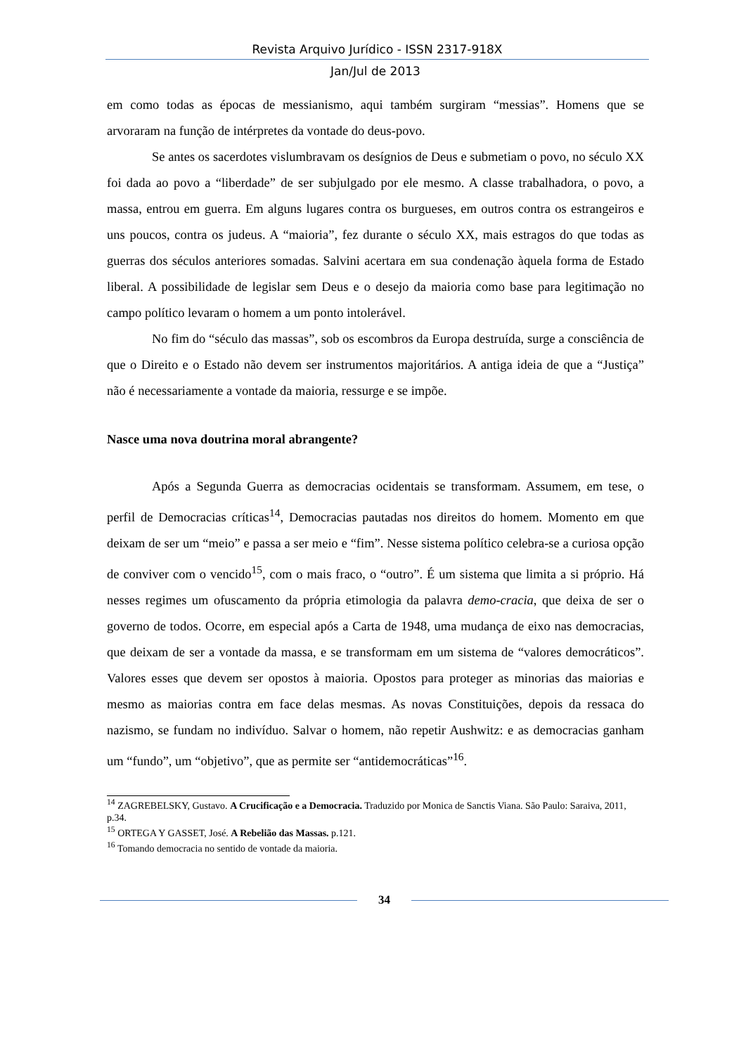Revista Arquivo Jurídico - ISSN 2317-918X
Jan/Jul de 2013
em como todas as épocas de messianismo, aqui também surgiram “messias”. Homens que se arvoraram na função de intérpretes da vontade do deus-povo.
Se antes os sacerdotes vislumbravam os desígnios de Deus e submetiam o povo, no século XX foi dada ao povo a “liberdade” de ser subjulgado por ele mesmo. A classe trabalhadora, o povo, a massa, entrou em guerra. Em alguns lugares contra os burgueses, em outros contra os estrangeiros e uns poucos, contra os judeus. A “maioria”, fez durante o século XX, mais estragos do que todas as guerras dos séculos anteriores somadas. Salvini acertara em sua condenação àquela forma de Estado liberal. A possibilidade de legislar sem Deus e o desejo da maioria como base para legitimação no campo político levaram o homem a um ponto intolerável.
No fim do “século das massas”, sob os escombros da Europa destruída, surge a consciência de que o Direito e o Estado não devem ser instrumentos majoritários. A antiga ideia de que a “Justiça” não é necessariamente a vontade da maioria, ressurge e se impõe.
Nasce uma nova doutrina moral abrangente?
Após a Segunda Guerra as democracias ocidentais se transformam. Assumem, em tese, o perfil de Democracias críticas<sup>14</sup>, Democracias pautadas nos direitos do homem. Momento em que deixam de ser um “meio” e passa a ser meio e “fim”. Nesse sistema político celebra-se a curiosa opção de conviver com o vencido<sup>15</sup>, com o mais fraco, o “outro”. É um sistema que limita a si próprio. Há nesses regimes um ofuscamento da própria etimologia da palavra demo-cracia, que deixa de ser o governo de todos. Ocorre, em especial após a Carta de 1948, uma mudança de eixo nas democracias, que deixam de ser a vontade da massa, e se transformam em um sistema de “valores democráticos”. Valores esses que devem ser opostos à maioria. Opostos para proteger as minorias das maiorias e mesmo as maiorias contra em face delas mesmas. As novas Constituições, depois da ressaca do nazismo, se fundam no indivíduo. Salvar o homem, não repetir Aushwitz: e as democracias ganham um “fundo”, um “objetivo”, que as permite ser “antidemocráticas”<sup>16</sup>.
<sup>14</sup> ZAGREBELSKY, Gustavo. A Crucificação e a Democracia. Traduzido por Monica de Sanctis Viana. São Paulo: Saraiva, 2011, p.34.
<sup>15</sup> ORTEGA Y GASSET, José. A Rebelião das Massas. p.121.
<sup>16</sup> Tomando democracia no sentido de vontade da maioria.
34